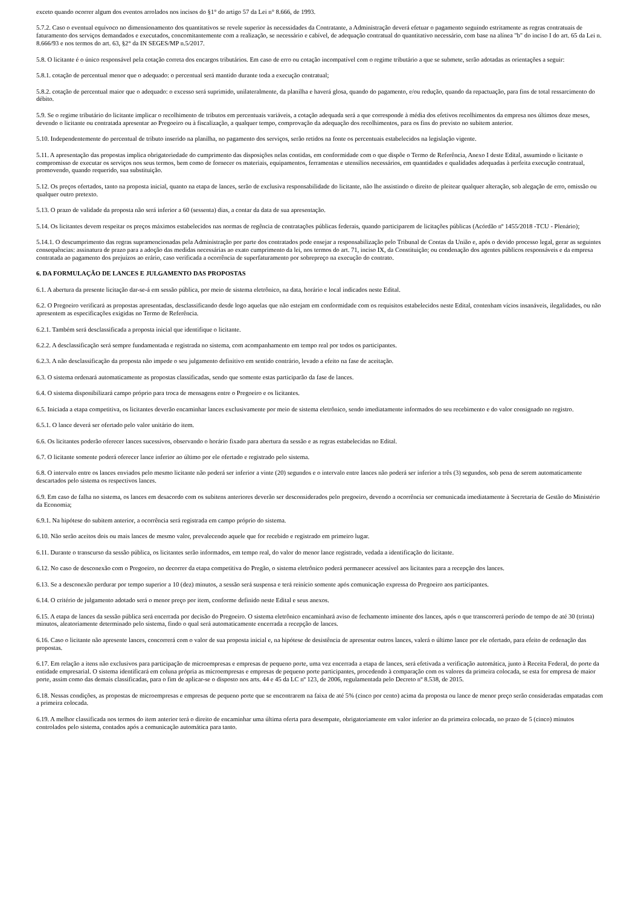exceto quando ocorrer algum dos eventos arrolados nos incisos do §1° do artigo 57 da Lei n° 8.666, de 1993.
5.7.2. Caso o eventual equívoco no dimensionamento dos quantitativos se revele superior às necessidades da Contratante, a Administração deverá efetuar o pagamento seguindo estritamente as regras contratuais de faturamento dos serviços demandados e executados, concomitantemente com a realização, se necessário e cabível, de adequação contratual do quantitativo necessário, com base na alínea "b" do inciso I do art. 65 da Lei n. 8.666/93 e nos termos do art. 63, §2° da IN SEGES/MP n.5/2017.
5.8. O licitante é o único responsável pela cotação correta dos encargos tributários. Em caso de erro ou cotação incompatível com o regime tributário a que se submete, serão adotadas as orientações a seguir:
5.8.1. cotação de percentual menor que o adequado: o percentual será mantido durante toda a execução contratual;
5.8.2. cotação de percentual maior que o adequado: o excesso será suprimido, unilateralmente, da planilha e haverá glosa, quando do pagamento, e/ou redução, quando da repactuação, para fins de total ressarcimento do débito.
5.9. Se o regime tributário do licitante implicar o recolhimento de tributos em percentuais variáveis, a cotação adequada será a que corresponde à média dos efetivos recolhimentos da empresa nos últimos doze meses, devendo o licitante ou contratada apresentar ao Pregoeiro ou à fiscalização, a qualquer tempo, comprovação da adequação dos recolhimentos, para os fins do previsto no subitem anterior.
5.10. Independentemente do percentual de tributo inserido na planilha, no pagamento dos serviços, serão retidos na fonte os percentuais estabelecidos na legislação vigente.
5.11. A apresentação das propostas implica obrigatoriedade do cumprimento das disposições nelas contidas, em conformidade com o que dispõe o Termo de Referência, Anexo I deste Edital, assumindo o licitante o compromisso de executar os serviços nos seus termos, bem como de fornecer os materiais, equipamentos, ferramentas e utensílios necessários, em quantidades e qualidades adequadas à perfeita execução contratual, promovendo, quando requerido, sua substituição.
5.12. Os preços ofertados, tanto na proposta inicial, quanto na etapa de lances, serão de exclusiva responsabilidade do licitante, não lhe assistindo o direito de pleitear qualquer alteração, sob alegação de erro, omissão ou qualquer outro pretexto.
5.13. O prazo de validade da proposta não será inferior a 60 (sessenta) dias, a contar da data de sua apresentação.
5.14. Os licitantes devem respeitar os preços máximos estabelecidos nas normas de regência de contratações públicas federais, quando participarem de licitações públicas (Acórdão nº 1455/2018 -TCU - Plenário);
5.14.1. O descumprimento das regras supramencionadas pela Administração por parte dos contratados pode ensejar a responsabilização pelo Tribunal de Contas da União e, após o devido processo legal, gerar as seguintes consequências: assinatura de prazo para a adoção das medidas necessárias ao exato cumprimento da lei, nos termos do art. 71, inciso IX, da Constituição; ou condenação dos agentes públicos responsáveis e da empresa contratada ao pagamento dos prejuízos ao erário, caso verificada a ocorrência de superfaturamento por sobrepreço na execução do contrato.
6. DA FORMULAÇÃO DE LANCES E JULGAMENTO DAS PROPOSTAS
6.1. A abertura da presente licitação dar-se-á em sessão pública, por meio de sistema eletrônico, na data, horário e local indicados neste Edital.
6.2. O Pregoeiro verificará as propostas apresentadas, desclassificando desde logo aquelas que não estejam em conformidade com os requisitos estabelecidos neste Edital, contenham vícios insanáveis, ilegalidades, ou não apresentem as especificações exigidas no Termo de Referência.
6.2.1. Também será desclassificada a proposta inicial que identifique o licitante.
6.2.2. A desclassificação será sempre fundamentada e registrada no sistema, com acompanhamento em tempo real por todos os participantes.
6.2.3. A não desclassificação da proposta não impede o seu julgamento definitivo em sentido contrário, levado a efeito na fase de aceitação.
6.3. O sistema ordenará automaticamente as propostas classificadas, sendo que somente estas participarão da fase de lances.
6.4. O sistema disponibilizará campo próprio para troca de mensagens entre o Pregoeiro e os licitantes.
6.5. Iniciada a etapa competitiva, os licitantes deverão encaminhar lances exclusivamente por meio de sistema eletrônico, sendo imediatamente informados do seu recebimento e do valor consignado no registro.
6.5.1. O lance deverá ser ofertado pelo valor unitário do item.
6.6. Os licitantes poderão oferecer lances sucessivos, observando o horário fixado para abertura da sessão e as regras estabelecidas no Edital.
6.7. O licitante somente poderá oferecer lance inferior ao último por ele ofertado e registrado pelo sistema.
6.8. O intervalo entre os lances enviados pelo mesmo licitante não poderá ser inferior a vinte (20) segundos e o intervalo entre lances não poderá ser inferior a três (3) segundos, sob pena de serem automaticamente descartados pelo sistema os respectivos lances.
6.9. Em caso de falha no sistema, os lances em desacordo com os subitens anteriores deverão ser desconsiderados pelo pregoeiro, devendo a ocorrência ser comunicada imediatamente à Secretaria de Gestão do Ministério da Economia;
6.9.1. Na hipótese do subitem anterior, a ocorrência será registrada em campo próprio do sistema.
6.10. Não serão aceitos dois ou mais lances de mesmo valor, prevalecendo aquele que for recebido e registrado em primeiro lugar.
6.11. Durante o transcurso da sessão pública, os licitantes serão informados, em tempo real, do valor do menor lance registrado, vedada a identificação do licitante.
6.12. No caso de desconexão com o Pregoeiro, no decorrer da etapa competitiva do Pregão, o sistema eletrônico poderá permanecer acessível aos licitantes para a recepção dos lances.
6.13. Se a desconexão perdurar por tempo superior a 10 (dez) minutos, a sessão será suspensa e terá reinício somente após comunicação expressa do Pregoeiro aos participantes.
6.14. O critério de julgamento adotado será o menor preço por item, conforme definido neste Edital e seus anexos.
6.15. A etapa de lances da sessão pública será encerrada por decisão do Pregoeiro. O sistema eletrônico encaminhará aviso de fechamento iminente dos lances, após o que transcorrerá período de tempo de até 30 (trinta) minutos, aleatoriamente determinado pelo sistema, findo o qual será automaticamente encerrada a recepção de lances.
6.16. Caso o licitante não apresente lances, concorrerá com o valor de sua proposta inicial e, na hipótese de desistência de apresentar outros lances, valerá o último lance por ele ofertado, para efeito de ordenação das propostas.
6.17. Em relação a itens não exclusivos para participação de microempresas e empresas de pequeno porte, uma vez encerrada a etapa de lances, será efetivada a verificação automática, junto à Receita Federal, do porte da entidade empresarial. O sistema identificará em coluna própria as microempresas e empresas de pequeno porte participantes, procedendo à comparação com os valores da primeira colocada, se esta for empresa de maior porte, assim como das demais classificadas, para o fim de aplicar-se o disposto nos arts. 44 e 45 da LC nº 123, de 2006, regulamentada pelo Decreto nº 8.538, de 2015.
6.18. Nessas condições, as propostas de microempresas e empresas de pequeno porte que se encontrarem na faixa de até 5% (cinco por cento) acima da proposta ou lance de menor preço serão consideradas empatadas com a primeira colocada.
6.19. A melhor classificada nos termos do item anterior terá o direito de encaminhar uma última oferta para desempate, obrigatoriamente em valor inferior ao da primeira colocada, no prazo de 5 (cinco) minutos controlados pelo sistema, contados após a comunicação automática para tanto.